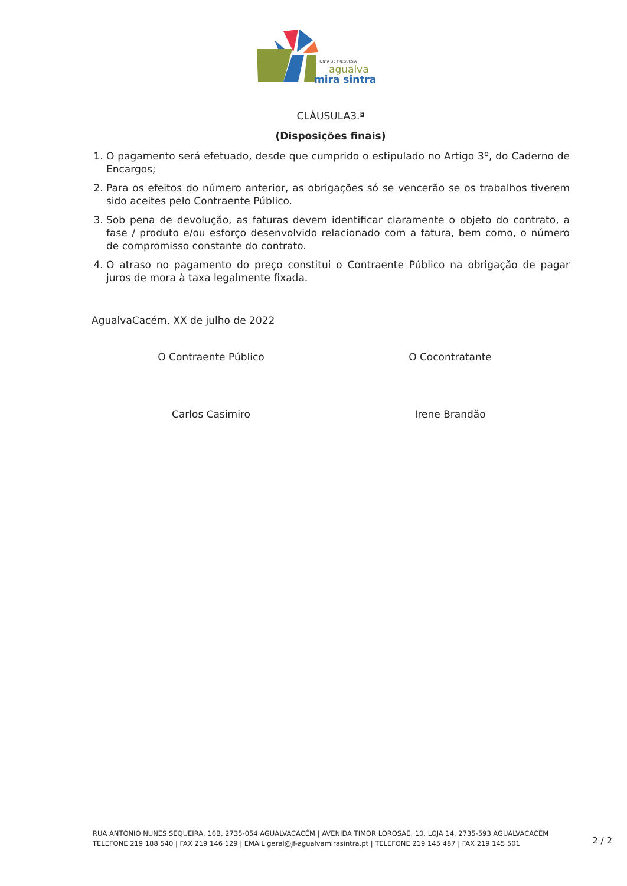JUNTA DE FREGUESIA
agualva
mira sintra
CLÁUSULA3.ª
(Disposições finais)
1. O pagamento será efetuado, desde que cumprido o estipulado no Artigo 3º, do Caderno de Encargos;
2. Para os efeitos do número anterior, as obrigações só se vencerão se os trabalhos tiverem sido aceites pelo Contraente Público.
3. Sob pena de devolução, as faturas devem identificar claramente o objeto do contrato, a fase / produto e/ou esforço desenvolvido relacionado com a fatura, bem como, o número de compromisso constante do contrato.
4. O atraso no pagamento do preço constitui o Contraente Público na obrigação de pagar juros de mora à taxa legalmente fixada.
AgualvaCacém, XX de julho de 2022
O Contraente Público O Cocontratante
Carlos Casimiro Irene Brandão
RUA ANTÓNIO NUNES SEQUEIRA, 16B, 2735-054 AGUALVACACÉM | AVENIDA TIMOR LOROSAE, 10, LOJA 14, 2735-593 AGUALVACACÉM
TELEFONE 219 188 540 | FAX 219 146 129 | EMAIL geral@jf-agualvamirasintra.pt | TELEFONE 219 145 487 | FAX 219 145 501
2 / 2